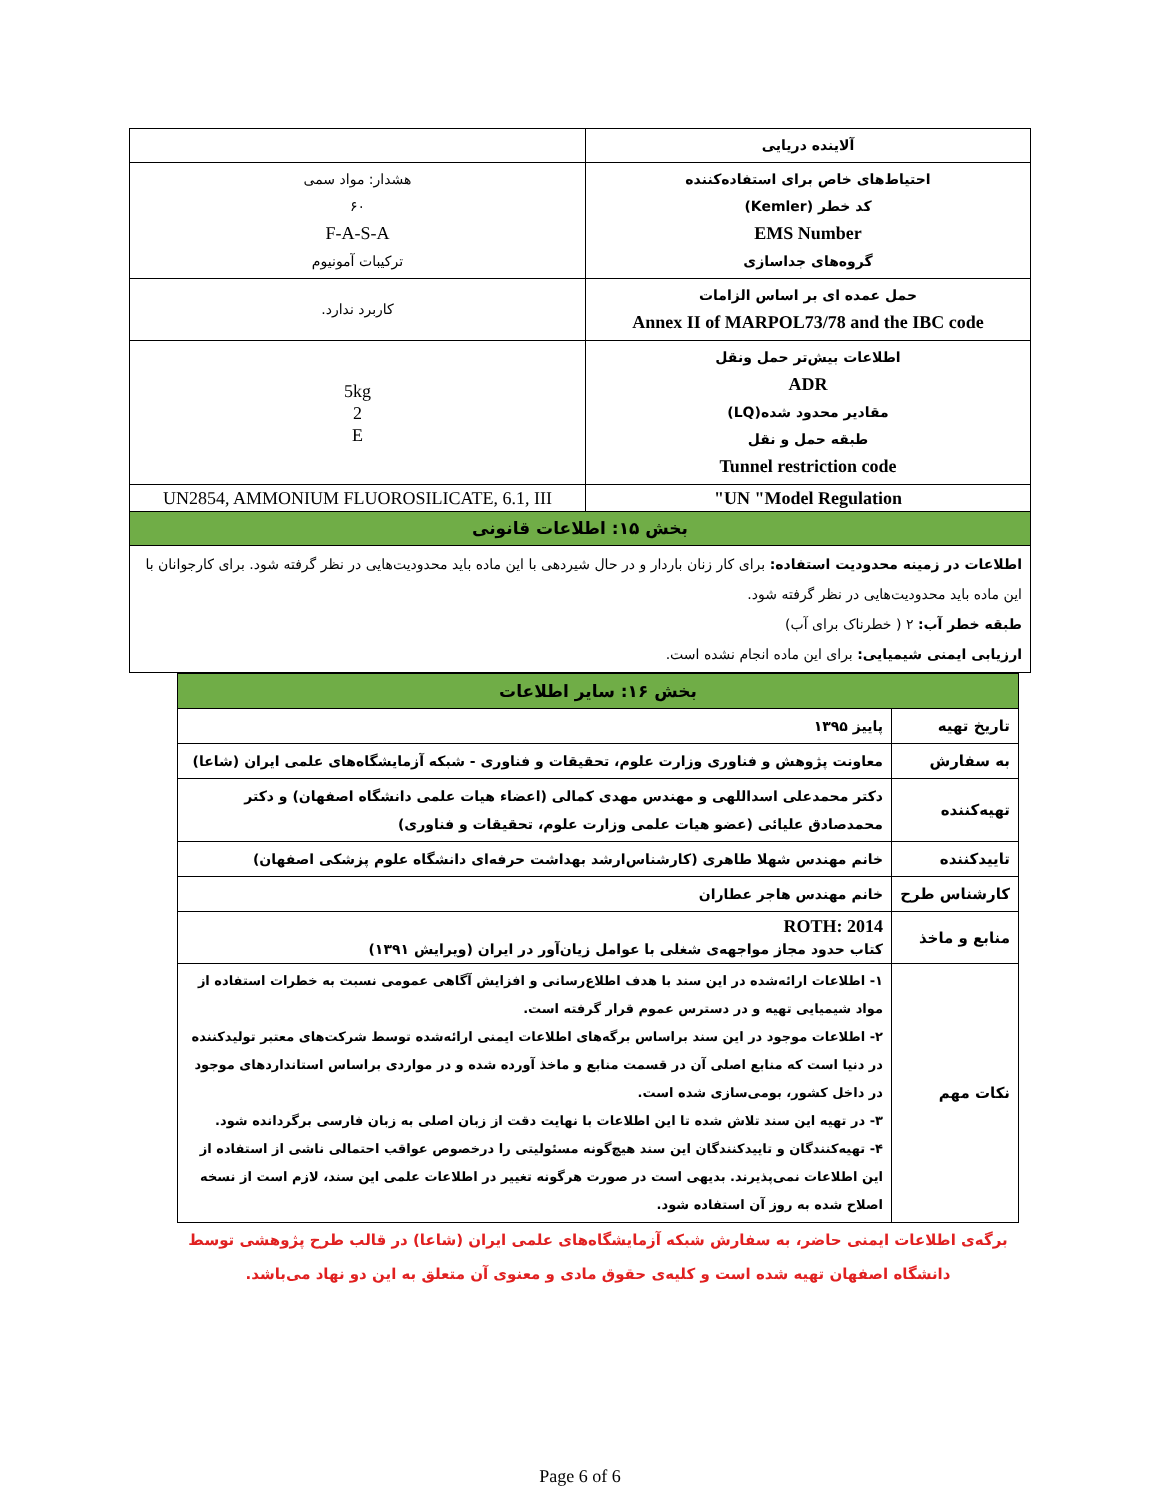| آلاینده دریایی | |
| احتیاط‌های خاص برای استفاده‌کننده کد خطر (Kemler) EMS Number گروه‌های جداسازی | هشدار: مواد سمی ۶۰ F-A-S-A ترکیبات آمونیوم |
| حمل عمده ای بر اساس الزامات Annex II of MARPOL73/78 and the IBC code | کاربرد ندارد. |
| اطلاعات بیش‌تر حمل ونقل ADR مقادیر محدود شده(LQ) طبقه حمل و نقل Tunnel restriction code | 5kg 2 E |
| UN "Model Regulation" | UN2854, AMMONIUM FLUOROSILICATE, 6.1, III |
| بخش ۱۵: اطلاعات قانونی | |
| اطلاعات در زمینه محدودیت استفاده: برای کار زنان باردار و در حال شیردهی با این ماده باید محدودیت‌هایی در نظر گرفته شود. برای کارجوانان با این ماده باید محدودیت‌هایی در نظر گرفته شود. طبقه خطر آب: ۲ ( خطرناک برای آب) ارزیابی ایمنی شیمیایی: برای این ماده انجام نشده است. | |
| بخش ۱۶: سایر اطلاعات | |
| تاریخ تهیه | پاییز ۱۳۹۵ |
| به سفارش | معاونت پژوهش و فناوری وزارت علوم، تحقیقات و فناوری - شبکه آزمایشگاه‌های علمی ایران (شاعا) |
| تهیه‌کننده | دکتر محمدعلی اسداللهی و مهندس مهدی کمالی (اعضاء هیات علمی دانشگاه اصفهان) و دکتر محمدصادق علیائی (عضو هیات علمی وزارت علوم، تحقیقات و فناوری) |
| تاییدکننده | خانم مهندس شهلا طاهری (کارشناس‌ارشد بهداشت حرفه‌ای دانشگاه علوم پزشکی اصفهان) |
| کارشناس طرح | خانم مهندس هاجر عطاران |
| منابع و ماخذ | ROTH: 2014 کتاب حدود مجاز مواجهه‌ی شغلی با عوامل زیان‌آور در ایران (ویرایش ۱۳۹۱) |
| نکات مهم | ۱- اطلاعات ارائه‌شده در این سند با هدف اطلاع‌رسانی و افزایش آگاهی عمومی نسبت به خطرات استفاده از مواد شیمیایی تهیه و در دسترس عموم قرار گرفته است. ۲- اطلاعات موجود در این سند براساس برگه‌های اطلاعات ایمنی ارائه‌شده توسط شرکت‌های معتبر تولیدکننده در دنیا است که منابع اصلی آن در قسمت منابع و ماخذ آورده شده و در مواردی براساس استانداردهای موجود در داخل کشور، بومی‌سازی شده است. ۳- در تهیه این سند تلاش شده تا این اطلاعات با نهایت دقت از زبان اصلی به زبان فارسی برگردانده شود. ۴- تهیه‌کنندگان و تاییدکنندگان این سند هیچ‌گونه مسئولیتی را درخصوص عواقب احتمالی ناشی از استفاده از این اطلاعات نمی‌پذیرند. بدیهی است در صورت هرگونه تغییر در اطلاعات علمی این سند، لازم است از نسخه اصلاح شده به روز آن استفاده شود. |
برگه‌ی اطلاعات ایمنی حاضر، به سفارش شبکه آزمایشگاه‌های علمی ایران (شاعا) در قالب طرح پژوهشی توسط دانشگاه اصفهان تهیه شده است و کلیه‌ی حقوق مادی و معنوی آن متعلق به این دو نهاد می‌باشد.
Page 6 of 6